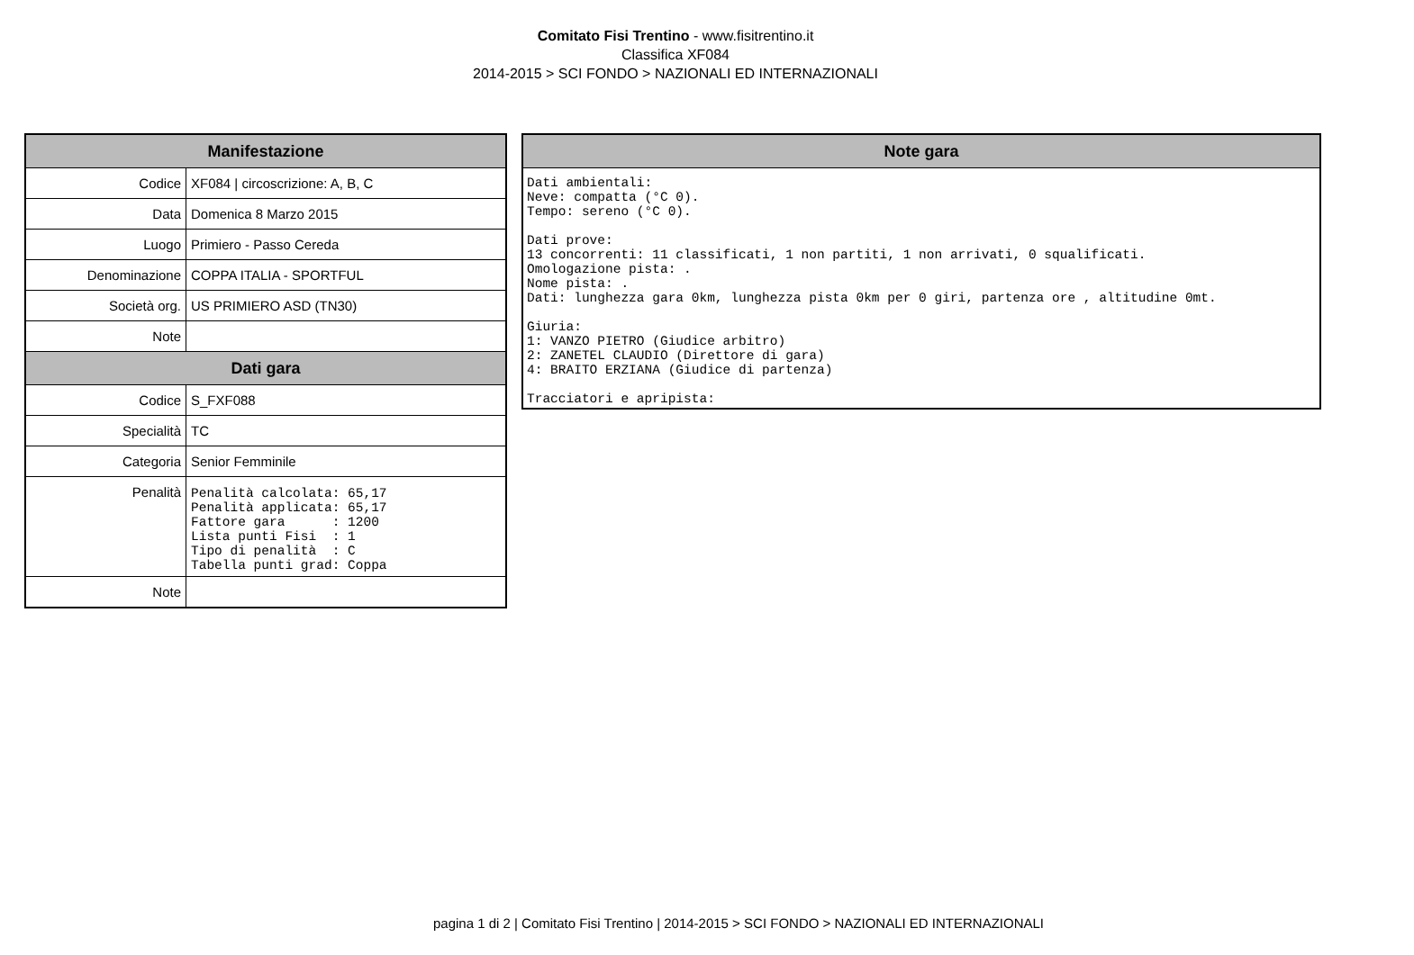Comitato Fisi Trentino - www.fisitrentino.it
Classifica XF084
2014-2015 > SCI FONDO > NAZIONALI ED INTERNAZIONALI
| Manifestazione | |
| --- | --- |
| Codice | XF084 / circoscrizione: A, B, C |
| Data | Domenica 8 Marzo 2015 |
| Luogo | Primiero - Passo Cereda |
| Denominazione | COPPA ITALIA - SPORTFUL |
| Società org. | US PRIMIERO ASD (TN30) |
| Note | |
| Dati gara | |
| Codice | S_FXF088 |
| Specialità | TC |
| Categoria | Senior Femminile |
| Penalità | Penalità calcolata: 65,17 Penalità applicata: 65,17 Fattore gara : 1200 Lista punti Fisi : 1 Tipo di penalità : C Tabella punti grad: Coppa |
| Note | |
| Note gara |
| --- |
| Dati ambientali: Neve: compatta (°C 0). Tempo: sereno (°C 0). Dati prove: 13 concorrenti: 11 classificati, 1 non partiti, 1 non arrivati, 0 squalificati. Omologazione pista: . Nome pista: . Dati: lunghezza gara 0km, lunghezza pista 0km per 0 giri, partenza ore , altitudine 0mt. Giuria: 1: VANZO PIETRO (Giudice arbitro) 2: ZANETEL CLAUDIO (Direttore di gara) 4: BRAITO ERZIANA (Giudice di partenza) Tracciatori e apripista: |
pagina 1 di 2 | Comitato Fisi Trentino | 2014-2015 > SCI FONDO > NAZIONALI ED INTERNAZIONALI